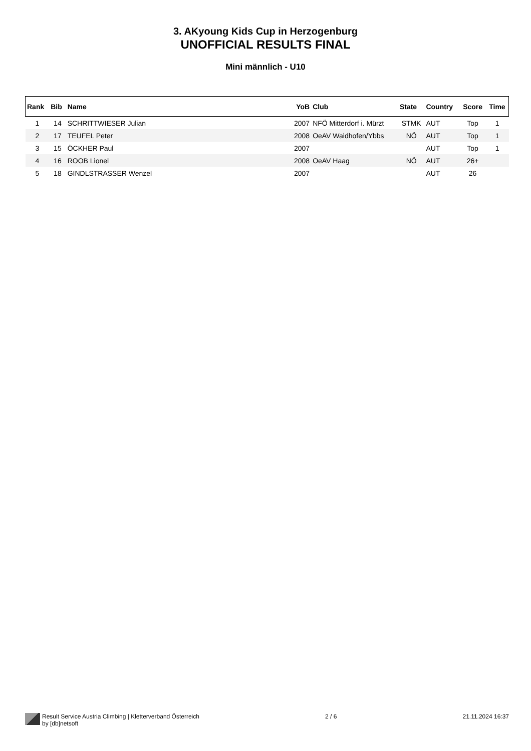3. AKyoung Kids Cup in Herzogenburg
UNOFFICIAL RESULTS FINAL
Mini männlich - U10
| Rank | Bib | Name | YoB | Club | State | Country | Score | Time |
| --- | --- | --- | --- | --- | --- | --- | --- | --- |
| 1 | 14 | SCHRITTWIESER Julian | 2007 | NFÖ Mitterdorf i. Mürzt | STMK | AUT | Top | 1 |
| 2 | 17 | TEUFEL Peter | 2008 | OeAV Waidhofen/Ybbs | NÖ | AUT | Top | 1 |
| 3 | 15 | ÖCKHER Paul | 2007 | | | AUT | Top | 1 |
| 4 | 16 | ROOB Lionel | 2008 | OeAV Haag | NÖ | AUT | 26+ | |
| 5 | 18 | GINDLSTRASSER Wenzel | 2007 | | | AUT | 26 | |
Result Service Austria Climbing | Kletterverband Österreich
by [db]netsoft
2 / 6 21.11.2024 16:37